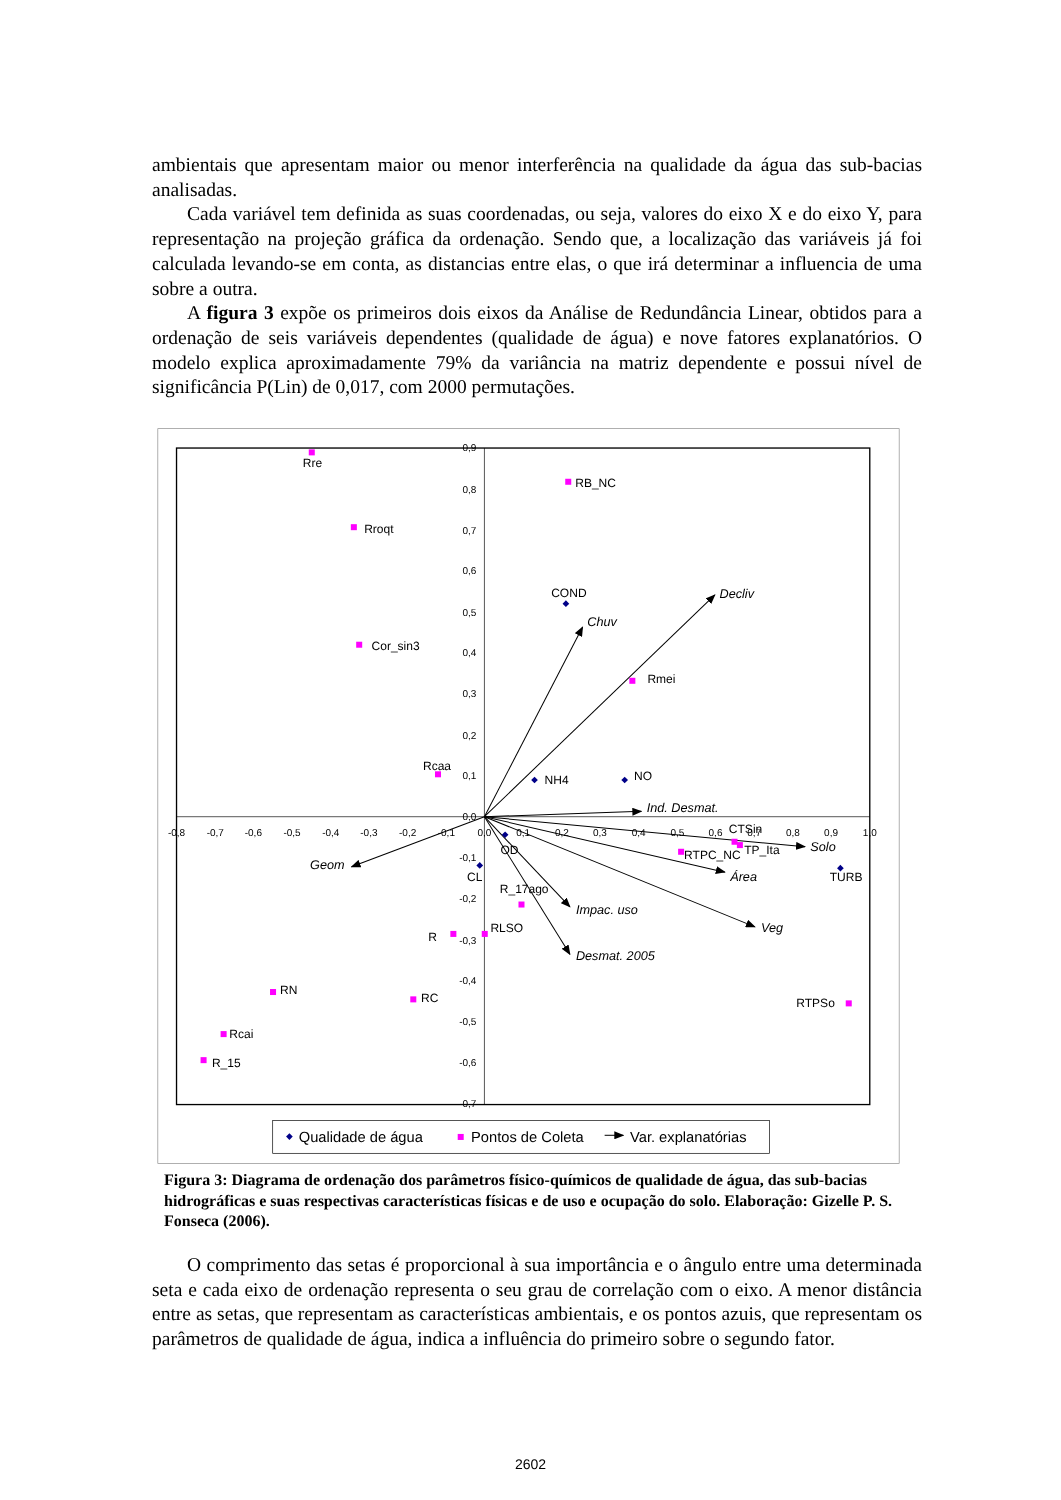ambientais que apresentam maior ou menor interferência na qualidade da água das sub-bacias analisadas.
Cada variável tem definida as suas coordenadas, ou seja, valores do eixo X e do eixo Y, para representação na projeção gráfica da ordenação. Sendo que, a localização das variáveis já foi calculada levando-se em conta, as distancias entre elas, o que irá determinar a influencia de uma sobre a outra.
A figura 3 expõe os primeiros dois eixos da Análise de Redundância Linear, obtidos para a ordenação de seis variáveis dependentes (qualidade de água) e nove fatores explanatórios. O modelo explica aproximadamente 79% da variância na matriz dependente e possui nível de significância P(Lin) de 0,017, com 2000 permutações.
0,9
0,8
0,7
0,6
0,5
0,4
0,3
0,2
0,1
0,0
-0,1
-0,2
-0,3
-0,4
-0,5
-0,6
-0,7
-0,8
-0,7
-0,6
-0,5
-0,4
-0,3
-0,2
-0,1
0,0
0,1
0,2
0,3
0,4
0,5
0,6
0,7
0,8
0,9
1,0
Decliv
Chuv
Ind. Desmat.
Solo
Área
Veg
Impac. uso
Desmat. 2005
Geom
Rre
RB_NC
Rroqt
COND
Cor_sin3
Rmei
Rcaa
NH4
NO
CTSin
TP_Ita
RTPC_NC
OD
CL
TURB
R_17ago
R
RLSO
RN
RC
RTPSo
Rcai
R_15
Qualidade de água
Pontos de Coleta
Var. explanatórias
Figura 3: Diagrama de ordenação dos parâmetros físico-químicos de qualidade de água, das sub-bacias hidrográficas e suas respectivas características físicas e de uso e ocupação do solo. Elaboração: Gizelle P. S. Fonseca (2006).
O comprimento das setas é proporcional à sua importância e o ângulo entre uma determinada seta e cada eixo de ordenação representa o seu grau de correlação com o eixo. A menor distância entre as setas, que representam as características ambientais, e os pontos azuis, que representam os parâmetros de qualidade de água, indica a influência do primeiro sobre o segundo fator.
2602